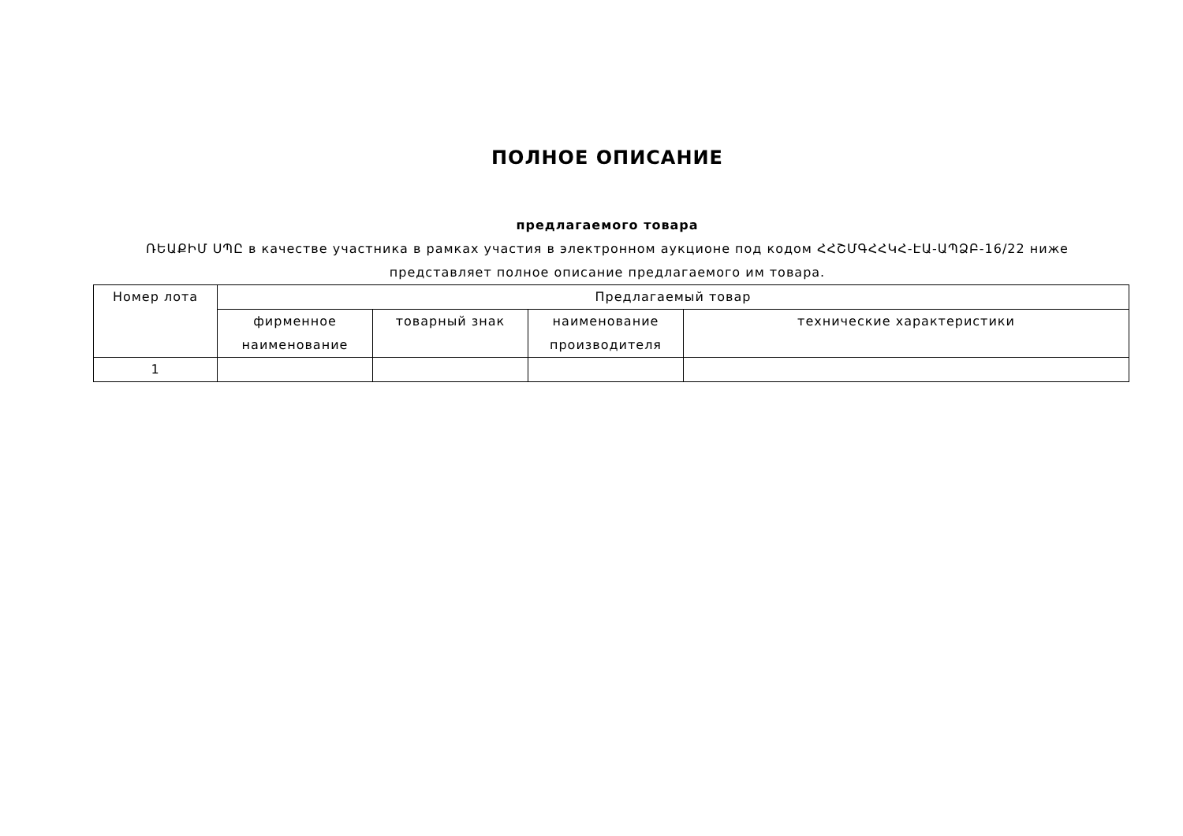ПОЛНОЕ ОПИСАНИЕ
предлагаемого товара
ՌԵԱՔԻՄ ՍՊԸ в качестве участника в рамках участия в электронном аукционе под кодом ՀՀՇՄԳՀՀԿՀ-ԷԱ-ԱՊՁԲ-16/22 ниже представляет полное описание предлагаемого им товара.
| Номер лота | Предлагаемый товар | | | |
| --- | --- | --- | --- | --- |
| | фирменное наименование | товарный знак | наименование производителя | технические характеристики |
| 1 | | | | |